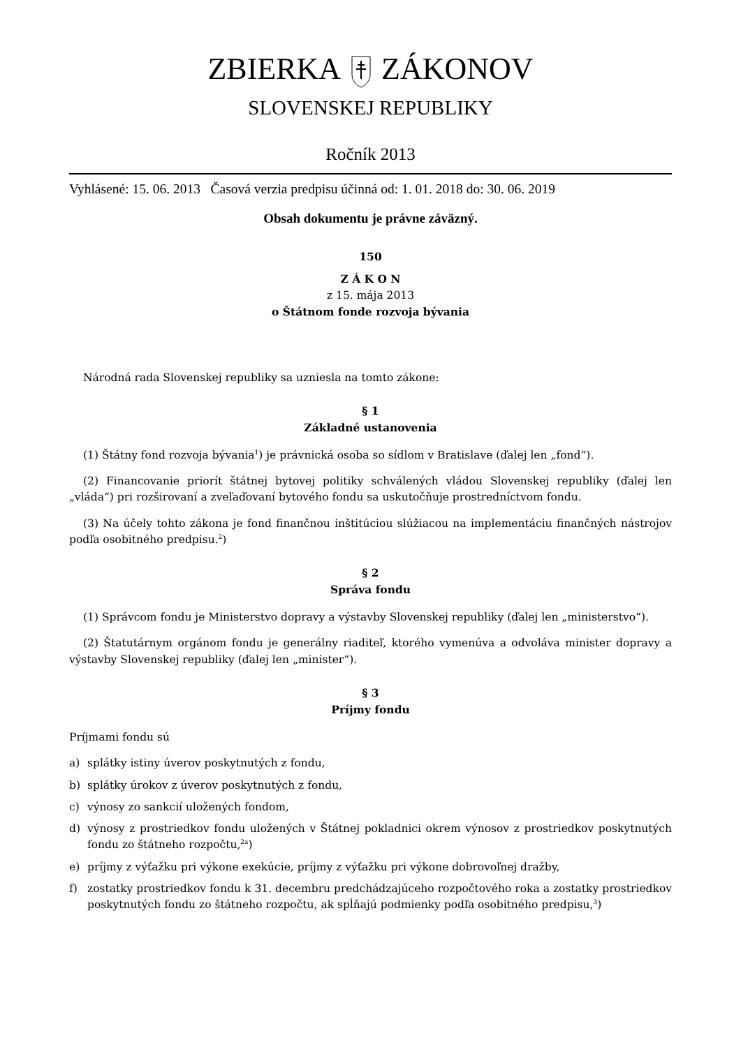ZBIERKAZÁKONOV
SLOVENSKEJ REPUBLIKY
Ročník 2013
Vyhlásené: 15. 06. 2013 Časová verzia predpisu účinná od: 1. 01. 2018 do: 30. 06. 2019
Obsah dokumentu je právne záväzný.
150
Z Á K O N
z 15. mája 2013
o Štátnom fonde rozvoja bývania
Národná rada Slovenskej republiky sa uzniesla na tomto zákone:
§ 1
Základné ustanovenia
(1) Štátny fond rozvoja bývania<sup>1</sup>) je právnická osoba so sídlom v Bratislave (ďalej len „fond“).
(2) Financovanie priorít štátnej bytovej politiky schválených vládou Slovenskej republiky (ďalej len „vláda“) pri rozširovaní a zveľaďovaní bytového fondu sa uskutočňuje prostredníctvom fondu.
(3) Na účely tohto zákona je fond finančnou inštitúciou slúžiacou na implementáciu finančných nástrojov podľa osobitného predpisu.<sup>2</sup>)
§ 2
Správa fondu
(1) Správcom fondu je Ministerstvo dopravy a výstavby Slovenskej republiky (ďalej len „ministerstvo“).
(2) Štatutárnym orgánom fondu je generálny riaditeľ, ktorého vymenúva a odvoláva minister dopravy a výstavby Slovenskej republiky (ďalej len „minister“).
§ 3
Príjmy fondu
Príjmami fondu sú
a) splátky istiny úverov poskytnutých z fondu,
b) splátky úrokov z úverov poskytnutých z fondu,
c) výnosy zo sankcií uložených fondom,
d) výnosy z prostriedkov fondu uložených v Štátnej pokladnici okrem výnosov z prostriedkov poskytnutých fondu zo štátneho rozpočtu,<sup>2a</sup>)
e) príjmy z výťažku pri výkone exekúcie, príjmy z výťažku pri výkone dobrovoľnej dražby,
f) zostatky prostriedkov fondu k 31. decembru predchádzajúceho rozpočtového roka a zostatky prostriedkov poskytnutých fondu zo štátneho rozpočtu, ak spĺňajú podmienky podľa osobitného predpisu,<sup>3</sup>)